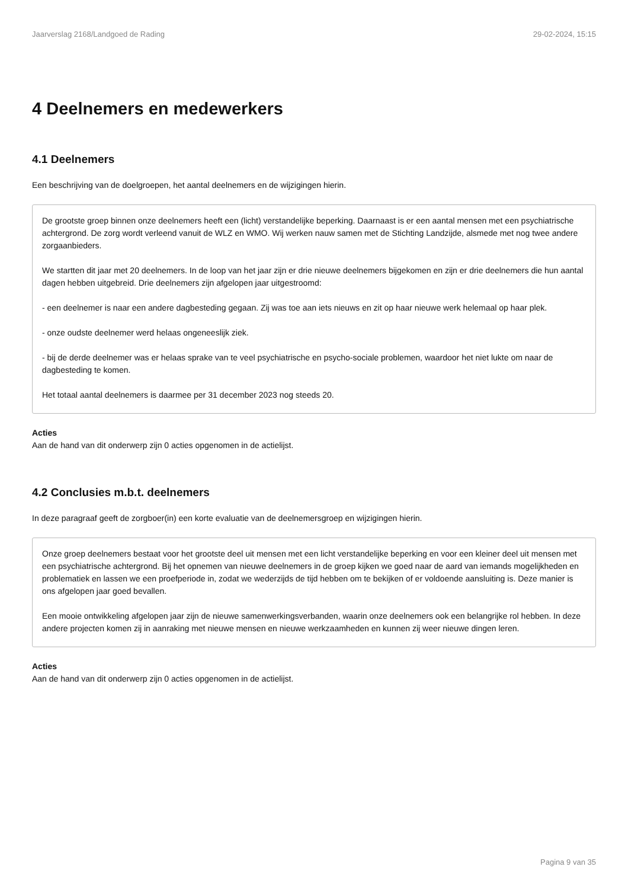Jaarverslag 2168/Landgoed de Rading 29-02-2024, 15:15
4 Deelnemers en medewerkers
4.1 Deelnemers
Een beschrijving van de doelgroepen, het aantal deelnemers en de wijzigingen hierin.
De grootste groep binnen onze deelnemers heeft een (licht) verstandelijke beperking. Daarnaast is er een aantal mensen met een psychiatrische achtergrond. De zorg wordt verleend vanuit de WLZ en WMO. Wij werken nauw samen met de Stichting Landzijde, alsmede met nog twee andere zorgaanbieders.
We startten dit jaar met 20 deelnemers. In de loop van het jaar zijn er drie nieuwe deelnemers bijgekomen en zijn er drie deelnemers die hun aantal dagen hebben uitgebreid. Drie deelnemers zijn afgelopen jaar uitgestroomd:
- een deelnemer is naar een andere dagbesteding gegaan. Zij was toe aan iets nieuws en zit op haar nieuwe werk helemaal op haar plek.
- onze oudste deelnemer werd helaas ongeneeslijk ziek.
- bij de derde deelnemer was er helaas sprake van te veel psychiatrische en psycho-sociale problemen, waardoor het niet lukte om naar de dagbesteding te komen.
Het totaal aantal deelnemers is daarmee per 31 december 2023 nog steeds 20.
Acties
Aan de hand van dit onderwerp zijn 0 acties opgenomen in de actielijst.
4.2 Conclusies m.b.t. deelnemers
In deze paragraaf geeft de zorgboer(in) een korte evaluatie van de deelnemersgroep en wijzigingen hierin.
Onze groep deelnemers bestaat voor het grootste deel uit mensen met een licht verstandelijke beperking en voor een kleiner deel uit mensen met een psychiatrische achtergrond. Bij het opnemen van nieuwe deelnemers in de groep kijken we goed naar de aard van iemands mogelijkheden en problematiek en lassen we een proefperiode in, zodat we wederzijds de tijd hebben om te bekijken of er voldoende aansluiting is. Deze manier is ons afgelopen jaar goed bevallen.
Een mooie ontwikkeling afgelopen jaar zijn de nieuwe samenwerkingsverbanden, waarin onze deelnemers ook een belangrijke rol hebben. In deze andere projecten komen zij in aanraking met nieuwe mensen en nieuwe werkzaamheden en kunnen zij weer nieuwe dingen leren.
Acties
Aan de hand van dit onderwerp zijn 0 acties opgenomen in de actielijst.
Pagina 9 van 35